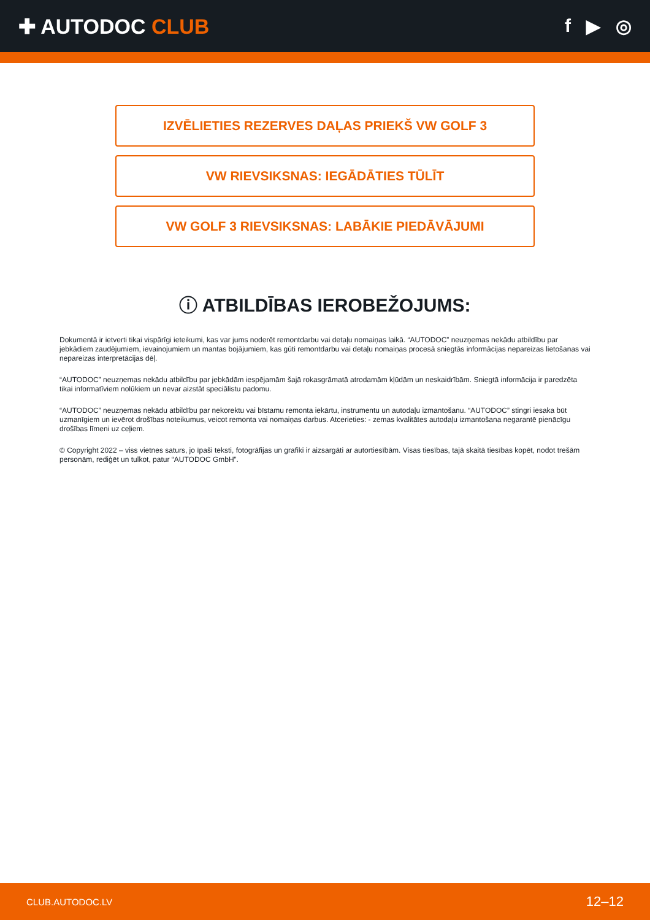✚ AUTODOC CLUB f ▶ ◎
IZVĒLIETIES REZERVES DAĻAS PRIEKŠ VW GOLF 3
VW RIEVSIKSNAS: IEGĀDĀTIES TŪLĪT
VW GOLF 3 RIEVSIKSNAS: LABĀKIE PIEDĀVĀJUMI
ⓘ ATBILDĪBAS IEROBEŽOJUMS:
Dokumentā ir ietverti tikai vispārīgi ieteikumi, kas var jums noderēt remontdarbu vai detaļu nomaiņas laikā. “AUTODOC” neuzņemas nekādu atbildību par jebkādiem zaudējumiem, ievainojumiem un mantas bojājumiem, kas gūti remontdarbu vai detaļu nomaiņas procesā sniegtās informācijas nepareizas lietošanas vai nepareizas interpretācijas dēļ.
“AUTODOC” neuzņemas nekādu atbildību par jebkādām iespējamām šajā rokasgrāmatā atrodamām kļūdām un neskaidrībām. Sniegtā informācija ir paredzēta tikai informatīviem nolūkiem un nevar aizstāt speciālistu padomu.
“AUTODOC” neuzņemas nekādu atbildību par nekorektu vai bīstamu remonta iekārtu, instrumentu un autodaļu izmantošanu. “AUTODOC” stingri iesaka būt uzmanīgiem un ievērot drošības noteikumus, veicot remonta vai nomaiņas darbus. Atcerieties: - zemas kvalitātes autodaļu izmantošana negarantē pienācīgu drošības līmeni uz ceļiem.
© Copyright 2022 – viss vietnes saturs, jo īpaši teksti, fotogrāfijas un grafiki ir aizsargāti ar autortiesībām. Visas tiesības, tajā skaitā tiesības kopēt, nodot trešām personām, rediģēt un tulkot, patur “AUTODOC GmbH”.
CLUB.AUTODOC.LV 12–12